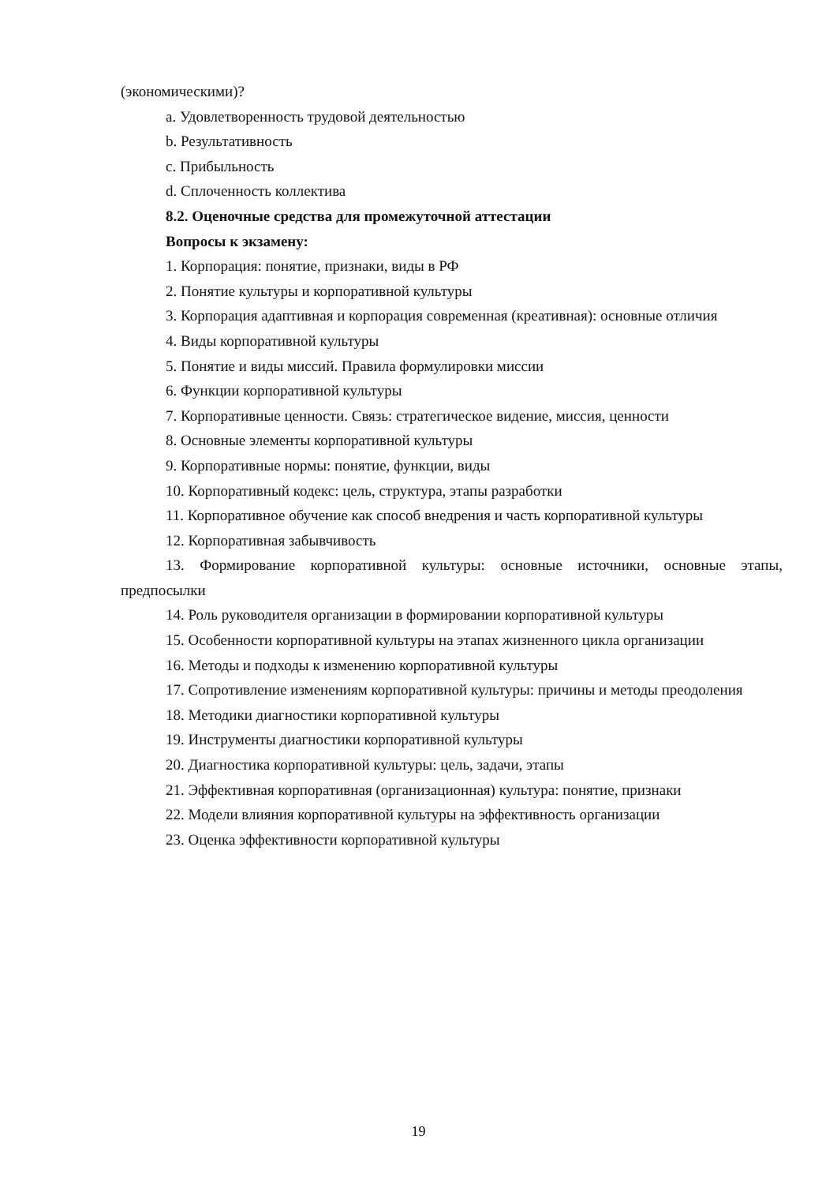(экономическими)?
a. Удовлетворенность трудовой деятельностью
b. Результативность
c. Прибыльность
d. Сплоченность коллектива
8.2. Оценочные средства для промежуточной аттестации
Вопросы к экзамену:
1. Корпорация: понятие, признаки, виды в РФ
2. Понятие культуры и корпоративной культуры
3. Корпорация адаптивная и корпорация современная (креативная): основные отличия
4. Виды корпоративной культуры
5. Понятие и виды миссий. Правила формулировки миссии
6. Функции корпоративной культуры
7. Корпоративные ценности. Связь: стратегическое видение, миссия, ценности
8. Основные элементы корпоративной культуры
9. Корпоративные нормы: понятие, функции, виды
10. Корпоративный кодекс: цель, структура, этапы разработки
11. Корпоративное обучение как способ внедрения и часть корпоративной культуры
12. Корпоративная забывчивость
13. Формирование корпоративной культуры: основные источники, основные этапы, предпосылки
14. Роль руководителя организации в формировании корпоративной культуры
15. Особенности корпоративной культуры на этапах жизненного цикла организации
16. Методы и подходы к изменению корпоративной культуры
17. Сопротивление изменениям корпоративной культуры: причины и методы преодоления
18. Методики диагностики корпоративной культуры
19. Инструменты диагностики корпоративной культуры
20. Диагностика корпоративной культуры: цель, задачи, этапы
21. Эффективная корпоративная (организационная) культура: понятие, признаки
22. Модели влияния корпоративной культуры на эффективность организации
23. Оценка эффективности корпоративной культуры
19